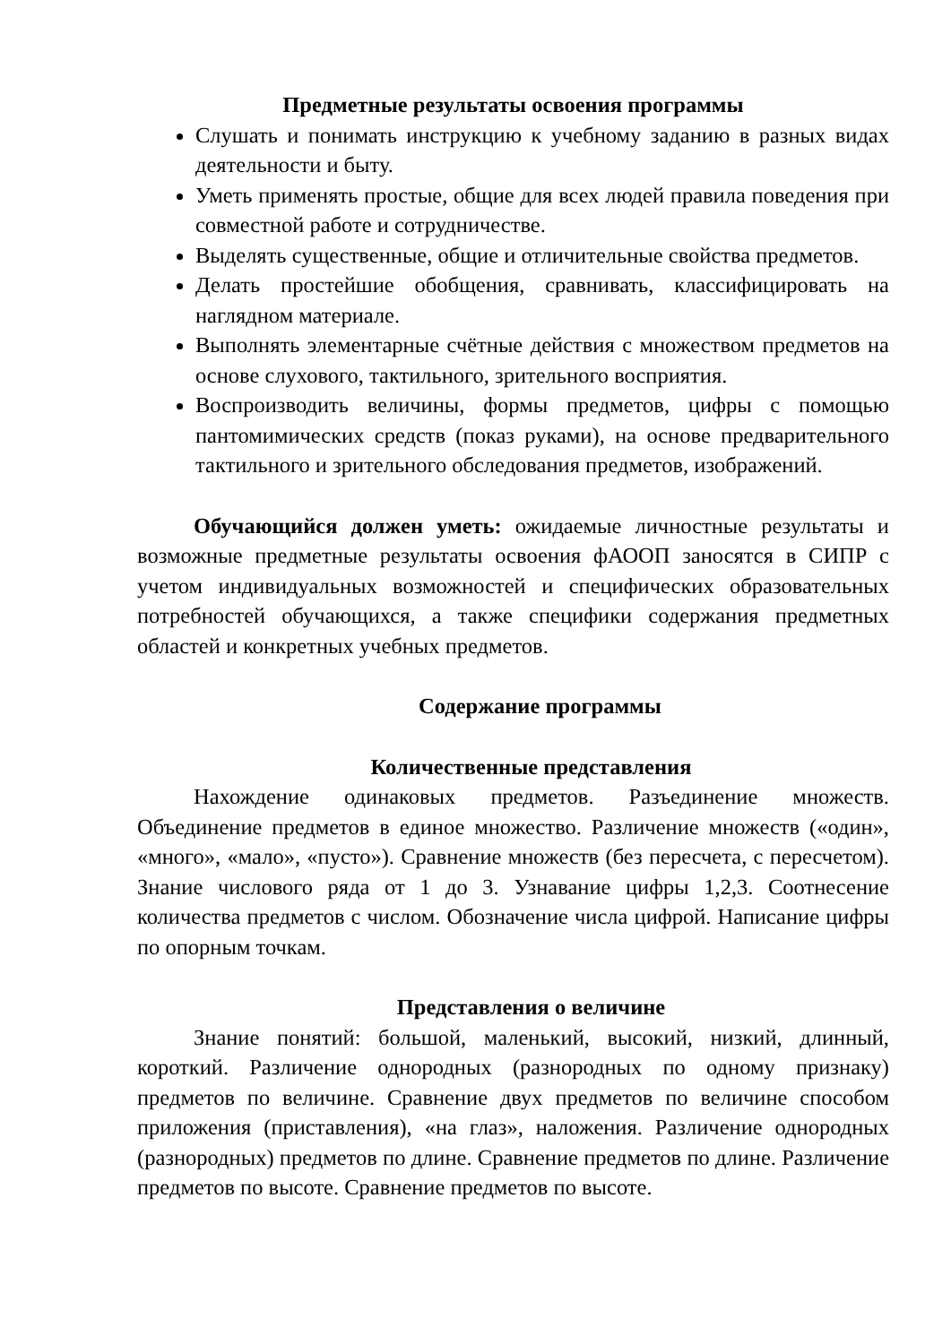Предметные результаты освоения программы
Слушать и понимать инструкцию к учебному заданию в разных видах деятельности и быту.
Уметь применять простые, общие для всех людей правила поведения при совместной работе и сотрудничестве.
Выделять существенные, общие и отличительные свойства предметов.
Делать простейшие обобщения, сравнивать, классифицировать на наглядном материале.
Выполнять элементарные счётные действия с множеством предметов на основе слухового, тактильного, зрительного восприятия.
Воспроизводить величины, формы предметов, цифры с помощью пантомимических средств (показ руками), на основе предварительного тактильного и зрительного обследования предметов, изображений.
Обучающийся должен уметь: ожидаемые личностные результаты и возможные предметные результаты освоения фАООП заносятся в СИПР с учетом индивидуальных возможностей и специфических образовательных потребностей обучающихся, а также специфики содержания предметных областей и конкретных учебных предметов.
Содержание программы
Количественные представления
Нахождение одинаковых предметов. Разъединение множеств. Объединение предметов в единое множество. Различение множеств («один», «много», «мало», «пусто»). Сравнение множеств (без пересчета, с пересчетом). Знание числового ряда от 1 до 3. Узнавание цифры 1,2,3. Соотнесение количества предметов с числом. Обозначение числа цифрой. Написание цифры по опорным точкам.
Представления о величине
Знание понятий: большой, маленький, высокий, низкий, длинный, короткий. Различение однородных (разнородных по одному признаку) предметов по величине. Сравнение двух предметов по величине способом приложения (приставления), «на глаз», наложения. Различение однородных (разнородных) предметов по длине. Сравнение предметов по длине. Различение предметов по высоте. Сравнение предметов по высоте.